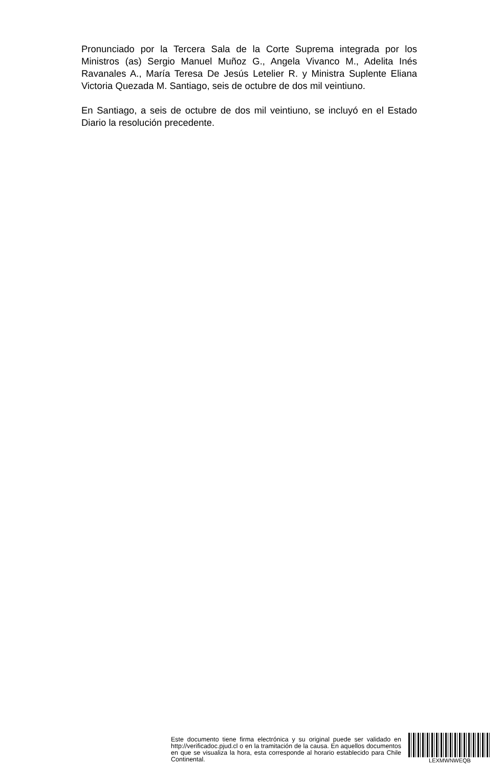Pronunciado por la Tercera Sala de la Corte Suprema integrada por los Ministros (as) Sergio Manuel Muñoz G., Angela Vivanco M., Adelita Inés Ravanales A., María Teresa De Jesús Letelier R. y Ministra Suplente Eliana Victoria Quezada M. Santiago, seis de octubre de dos mil veintiuno.
En Santiago, a seis de octubre de dos mil veintiuno, se incluyó en el Estado Diario la resolución precedente.
Este documento tiene firma electrónica y su original puede ser validado en http://verificadoc.pjud.cl o en la tramitación de la causa. En aquellos documentos en que se visualiza la hora, esta corresponde al horario establecido para Chile Continental.
LEXMWNWEQB